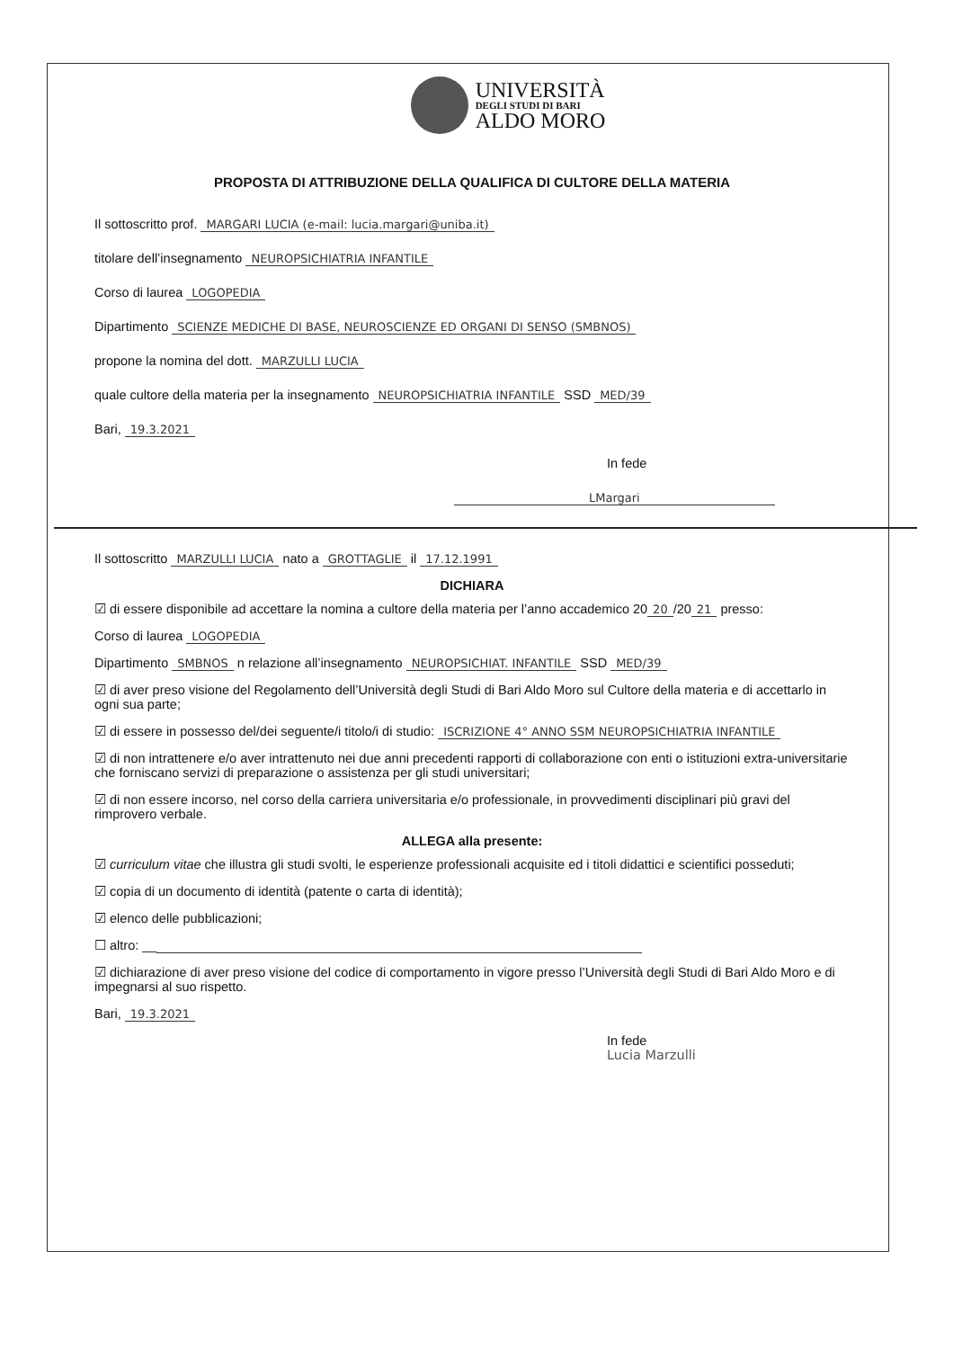UNIVERSITÀ
DEGLI STUDI DI BARI
ALDO MORO
PROPOSTA DI ATTRIBUZIONE DELLA QUALIFICA DI CULTORE DELLA MATERIA
Il sottoscritto prof. MARGARI LUCIA (e-mail: lucia.margari@uniba.it)
titolare dell’insegnamento NEUROPSICHIATRIA INFANTILE
Corso di laurea LOGOPEDIA
Dipartimento SCIENZE MEDICHE DI BASE, NEUROSCIENZE ED ORGANI DI SENSO (SMBNOS)
propone la nomina del dott. MARZULLI LUCIA
quale cultore della materia per la insegnamento NEUROPSICHIATRIA INFANTILE SSD MED/39
Bari, 19.3.2021
In fede
LMargari
Il sottoscritto MARZULLI LUCIA nato a GROTTAGLIE il 17.12.1991
DICHIARA
☑ di essere disponibile ad accettare la nomina a cultore della materia per l’anno accademico 20 20 /20 21 presso:
Corso di laurea LOGOPEDIA
Dipartimento SMBNOS n relazione all’insegnamento NEUROPSICHIAT. INFANTILE SSD MED/39
☑ di aver preso visione del Regolamento dell’Università degli Studi di Bari Aldo Moro sul Cultore della materia e di accettarlo in ogni sua parte;
☑ di essere in possesso del/dei seguente/i titolo/i di studio: ISCRIZIONE 4° ANNO SSM NEUROPSICHIATRIA INFANTILE
☑ di non intrattenere e/o aver intrattenuto nei due anni precedenti rapporti di collaborazione con enti o istituzioni extra-universitarie che forniscano servizi di preparazione o assistenza per gli studi universitari;
☑ di non essere incorso, nel corso della carriera universitaria e/o professionale, in provvedimenti disciplinari più gravi del rimprovero verbale.
ALLEGA alla presente:
☑ curriculum vitae che illustra gli studi svolti, le esperienze professionali acquisite ed i titoli didattici e scientifici posseduti;
☑ copia di un documento di identità (patente o carta di identità);
☑ elenco delle pubblicazioni;
☐ altro: __
☑ dichiarazione di aver preso visione del codice di comportamento in vigore presso l’Università degli Studi di Bari Aldo Moro e di impegnarsi al suo rispetto.
Bari, 19.3.2021
In fede
Lucia Marzulli